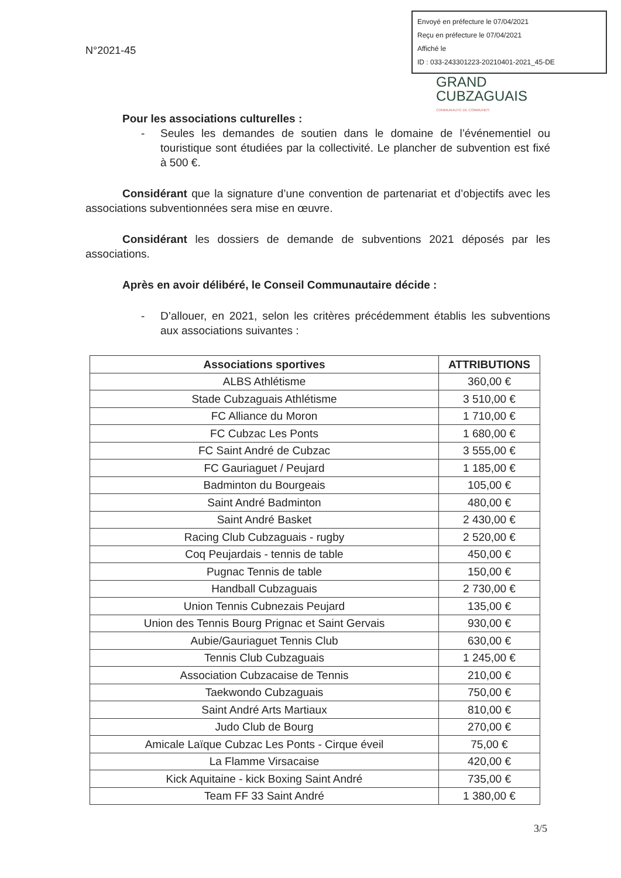Envoyé en préfecture le 07/04/2021
Reçu en préfecture le 07/04/2021
Affiché le
ID : 033-243301223-20210401-2021_45-DE
N°2021-45
GRAND
CUBZAGUAIS
COMMUNAUTÉ DE COMMUNES
Pour les associations culturelles :
- Seules les demandes de soutien dans le domaine de l’événementiel ou touristique sont étudiées par la collectivité. Le plancher de subvention est fixé à 500 €.
Considérant que la signature d’une convention de partenariat et d’objectifs avec les associations subventionnées sera mise en œuvre.
Considérant les dossiers de demande de subventions 2021 déposés par les associations.
Après en avoir délibéré, le Conseil Communautaire décide :
- D’allouer, en 2021, selon les critères précédemment établis les subventions aux associations suivantes :
| Associations sportives | ATTRIBUTIONS |
| --- | --- |
| ALBS Athlétisme | 360,00 € |
| Stade Cubzaguais Athlétisme | 3 510,00 € |
| FC Alliance du Moron | 1 710,00 € |
| FC Cubzac Les Ponts | 1 680,00 € |
| FC Saint André de Cubzac | 3 555,00 € |
| FC Gauriaguet / Peujard | 1 185,00 € |
| Badminton du Bourgeais | 105,00 € |
| Saint André Badminton | 480,00 € |
| Saint André Basket | 2 430,00 € |
| Racing Club Cubzaguais - rugby | 2 520,00 € |
| Coq Peujardais - tennis de table | 450,00 € |
| Pugnac Tennis de table | 150,00 € |
| Handball Cubzaguais | 2 730,00 € |
| Union Tennis Cubnezais Peujard | 135,00 € |
| Union des Tennis Bourg Prignac et Saint Gervais | 930,00 € |
| Aubie/Gauriaguet Tennis Club | 630,00 € |
| Tennis Club Cubzaguais | 1 245,00 € |
| Association Cubzacaise de Tennis | 210,00 € |
| Taekwondo Cubzaguais | 750,00 € |
| Saint André Arts Martiaux | 810,00 € |
| Judo Club de Bourg | 270,00 € |
| Amicale Laïque Cubzac Les Ponts - Cirque éveil | 75,00 € |
| La Flamme Virsacaise | 420,00 € |
| Kick Aquitaine - kick Boxing Saint André | 735,00 € |
| Team FF 33 Saint André | 1 380,00 € |
3/5